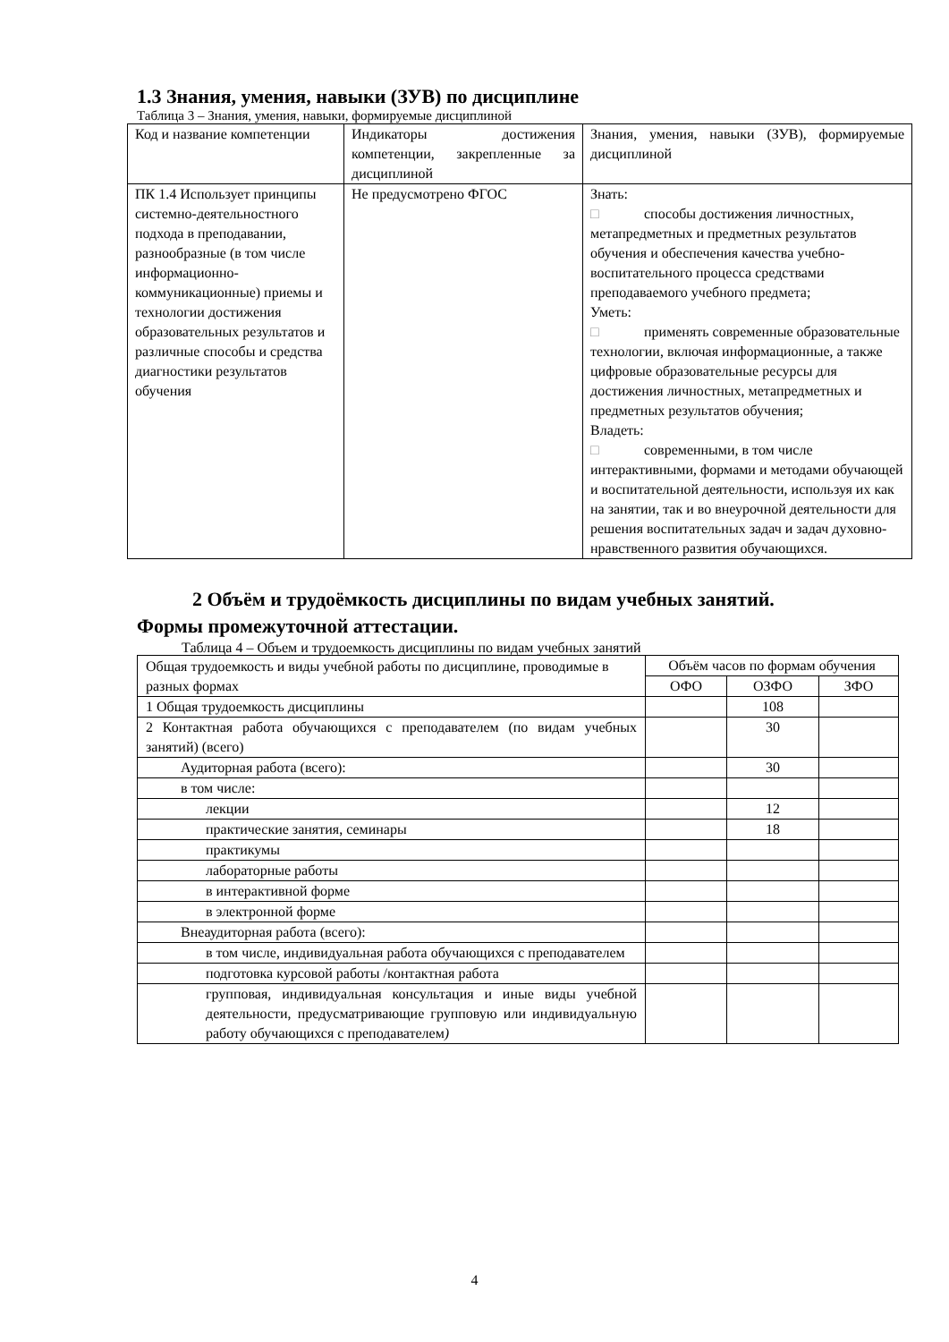1.3 Знания, умения, навыки (ЗУВ) по дисциплине
Таблица 3 – Знания, умения, навыки, формируемые дисциплиной
| Код и название компетенции | Индикаторы достижения компетенции, закрепленные за дисциплиной | Знания, умения, навыки (ЗУВ), формируемые дисциплиной |
| --- | --- | --- |
| ПК 1.4 Использует принципы системно-деятельностного подхода в преподавании, разнообразные (в том числе информационно-коммуникационные) приемы и технологии достижения образовательных результатов и различные способы и средства диагностики результатов обучения | Не предусмотрено ФГОС | Знать: □ способы достижения личностных, метапредметных и предметных результатов обучения и обеспечения качества учебно-воспитательного процесса средствами преподаваемого учебного предмета; Уметь: □ применять современные образовательные технологии, включая информационные, а также цифровые образовательные ресурсы для достижения личностных, метапредметных и предметных результатов обучения; Владеть: □ современными, в том числе интерактивными, формами и методами обучающей и воспитательной деятельности, используя их как на занятии, так и во внеурочной деятельности для решения воспитательных задач и задач духовно-нравственного развития обучающихся. |
2 Объём и трудоёмкость дисциплины по видам учебных занятий.
Формы промежуточной аттестации.
Таблица 4 – Объем и трудоемкость дисциплины по видам учебных занятий
| Общая трудоемкость и виды учебной работы по дисциплине, проводимые в разных формах | Объём часов по формам обучения | | |
| --- | --- | --- | --- |
| | ОФО | ОЗФО | ЗФО |
| 1 Общая трудоемкость дисциплины | | 108 | |
| 2 Контактная работа обучающихся с преподавателем (по видам учебных занятий) (всего) | | 30 | |
| Аудиторная работа (всего): | | 30 | |
| в том числе: | | | |
| лекции | | 12 | |
| практические занятия, семинары | | 18 | |
| практикумы | | | |
| лабораторные работы | | | |
| в интерактивной форме | | | |
| в электронной форме | | | |
| Внеаудиторная работа (всего): | | | |
| в том числе, индивидуальная работа обучающихся с преподавателем | | | |
| подготовка курсовой работы /контактная работа | | | |
| групповая, индивидуальная консультация и иные виды учебной деятельности, предусматривающие групповую или индивидуальную работу обучающихся с преподавателем ) | | | |
4